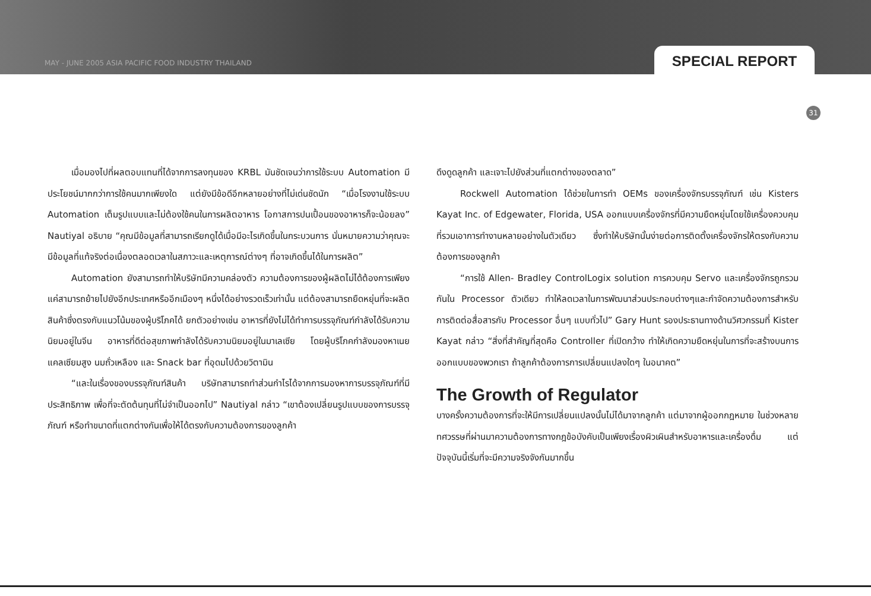MAY - JUNE 2005 ASIA PACIFIC FOOD INDUSTRY THAILAND
SPECIAL REPORT
31
เมื่อมองไปที่ผลตอบแทนที่ได้จากการลงทุนของ KRBL มันชัดเจนว่าการใช้ระบบ Automation มีประโยชน์มากกว่าการใช้คนมากเพียงใด แต่ยังมีข้อดีอีกหลายอย่างที่ไม่เด่นชัดนัก “เมื่อโรงงานใช้ระบบ Automation เต็มรูปแบบและไม่ต้องใช้คนในการผลิตอาหาร โอกาสการปนเปื้อนของอาหารก็จะน้อยลง” Nautiyal อธิบาย “คุณมีข้อมูลที่สามารถเรียกดูได้เมื่อมีอะไรเกิดขึ้นในกระบวนการ นั่นหมายความว่าคุณจะมีข้อมูลที่แท้จริงต่อเนื่องตลอดเวลาในสภาวะและเหตุการณ์ต่างๆ ที่อาจเกิดขึ้นได้ในการผลิต”
Automation ยังสามารถทำให้บริษัทมีความคล่องตัว ความต้องการของผู้ผลิตไม่ได้ต้องการเพียงแค่สามารถย้ายไปยังอีกประเทศหรืออีกเมืองๆ หนึ่งได้อย่างรวดเร็วเท่านั้น แต่ต้องสามารถยืดหยุ่นที่จะผลิตสินค้าซึ่งตรงกับแนวโน้มของผู้บริโภคได้ ยกตัวอย่างเช่น อาหารที่ยังไม่ได้ทำการบรรจุภัณฑ์กำลังได้รับความนิยมอยู่ในจีน อาหารที่ดีต่อสุขภาพกำลังได้รับความนิยมอยู่ในมาเลเซีย โดยผู้บริโภคกำลังมองหาเนยแคลเซียมสูง นมถั่วเหลือง และ Snack bar ที่อุดมไปด้วยวิตามิน
“และในเรื่องของบรรจุภัณฑ์สินค้า บริษัทสามารถทำส่วนกำไรได้จากการมองหาการบรรจุภัณฑ์ที่มีประสิทธิภาพ เพื่อที่จะตัดต้นทุนที่ไม่จำเป็นออกไป” Nautiyal กล่าว “เขาต้องเปลี่ยนรูปแบบของการบรรจุภัณฑ์ หรือทำขนาดที่แตกต่างกันเพื่อให้ได้ตรงกับความต้องการของลูกค้า
ดึงดูดลูกค้า และเจาะไปยังส่วนที่แตกต่างของตลาด”
Rockwell Automation ได้ช่วยในการทำ OEMs ของเครื่องจักรบรรจุภัณฑ์ เช่น Kisters Kayat Inc. of Edgewater, Florida, USA ออกแบบเครื่องจักรที่มีความยืดหยุ่นโดยใช้เครื่องควบคุมที่รวมเอาการทำงานหลายอย่างในตัวเดียว ซึ่งทำให้บริษัทนั้นง่ายต่อการติดตั้งเครื่องจักรให้ตรงกับความต้องการของลูกค้า
“การใช้ Allen- Bradley ControlLogix solution การควบคุม Servo และเครื่องจักรถูกรวมกันใน Processor ตัวเดียว ทำให้ลดเวลาในการพัฒนาส่วนประกอบต่างๆและกำจัดความต้องการสำหรับการติดต่อสื่อสารกับ Processor อื่นๆ แบบทั่วไป” Gary Hunt รองประธานทางด้านวิศวกรรมที่ Kister Kayat กล่าว “สิ่งที่สำคัญที่สุดคือ Controller ที่เปิดกว้าง ทำให้เกิดความยืดหยุ่นในการที่จะสร้างบนการออกแบบของพวกเรา ถ้าลูกค้าต้องการการเปลี่ยนแปลงใดๆ ในอนาคต”
The Growth of Regulator
บางครั้งความต้องการที่จะให้มีการเปลี่ยนแปลงนั้นไม่ได้มาจากลูกค้า แต่มาจากผู้ออกกฎหมาย ในช่วงหลายทศวรรษที่ผ่านมาความต้องการทางกฎข้อบังคับเป็นเพียงเรื่องผิวเผินสำหรับอาหารและเครื่องดื่ม แต่ปัจจุบันนี้เริ่มที่จะมีความจริงจังกันมากขึ้น